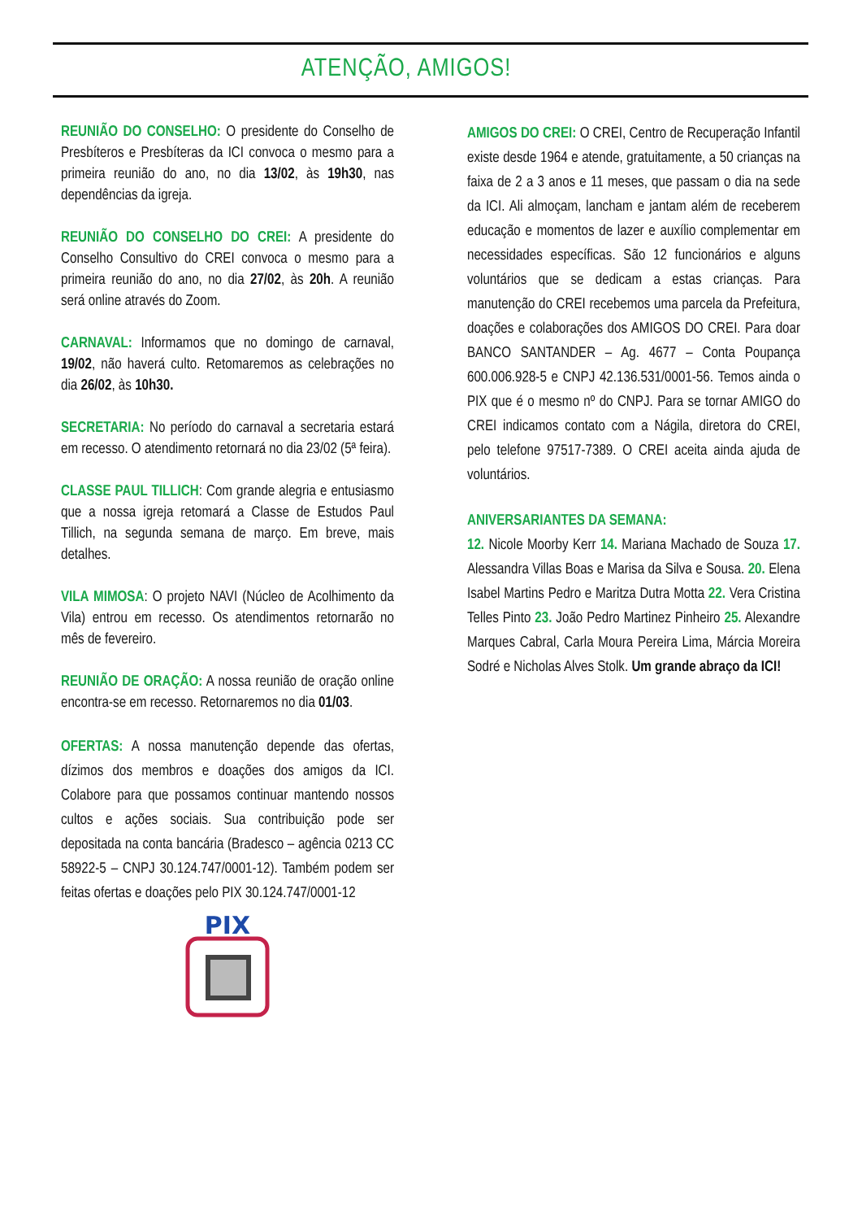ATENÇÃO, AMIGOS!
REUNIÃO DO CONSELHO: O presidente do Conselho de Presbíteros e Presbíteras da ICI convoca o mesmo para a primeira reunião do ano, no dia 13/02, às 19h30, nas dependências da igreja.
REUNIÃO DO CONSELHO DO CREI: A presidente do Conselho Consultivo do CREI convoca o mesmo para a primeira reunião do ano, no dia 27/02, às 20h. A reunião será online através do Zoom.
CARNAVAL: Informamos que no domingo de carnaval, 19/02, não haverá culto. Retomaremos as celebrações no dia 26/02, às 10h30.
SECRETARIA: No período do carnaval a secretaria estará em recesso. O atendimento retornará no dia 23/02 (5ª feira).
CLASSE PAUL TILLICH: Com grande alegria e entusiasmo que a nossa igreja retomará a Classe de Estudos Paul Tillich, na segunda semana de março. Em breve, mais detalhes.
VILA MIMOSA: O projeto NAVI (Núcleo de Acolhimento da Vila) entrou em recesso. Os atendimentos retornarão no mês de fevereiro.
REUNIÃO DE ORAÇÃO: A nossa reunião de oração online encontra-se em recesso. Retornaremos no dia 01/03.
OFERTAS: A nossa manutenção depende das ofertas, dízimos dos membros e doações dos amigos da ICI. Colabore para que possamos continuar mantendo nossos cultos e ações sociais. Sua contribuição pode ser depositada na conta bancária (Bradesco – agência 0213 CC 58922-5 – CNPJ 30.124.747/0001-12). Também podem ser feitas ofertas e doações pelo PIX 30.124.747/0001-12
PIX
AMIGOS DO CREI: O CREI, Centro de Recuperação Infantil existe desde 1964 e atende, gratuitamente, a 50 crianças na faixa de 2 a 3 anos e 11 meses, que passam o dia na sede da ICI. Ali almoçam, lancham e jantam além de receberem educação e momentos de lazer e auxílio complementar em necessidades específicas. São 12 funcionários e alguns voluntários que se dedicam a estas crianças. Para manutenção do CREI recebemos uma parcela da Prefeitura, doações e colaborações dos AMIGOS DO CREI. Para doar BANCO SANTANDER – Ag. 4677 – Conta Poupança 600.006.928-5 e CNPJ 42.136.531/0001-56. Temos ainda o PIX que é o mesmo nº do CNPJ. Para se tornar AMIGO do CREI indicamos contato com a Nágila, diretora do CREI, pelo telefone 97517-7389. O CREI aceita ainda ajuda de voluntários.
ANIVERSARIANTES DA SEMANA:
12. Nicole Moorby Kerr 14. Mariana Machado de Souza 17. Alessandra Villas Boas e Marisa da Silva e Sousa. 20. Elena Isabel Martins Pedro e Maritza Dutra Motta 22. Vera Cristina Telles Pinto 23. João Pedro Martinez Pinheiro 25. Alexandre Marques Cabral, Carla Moura Pereira Lima, Márcia Moreira Sodré e Nicholas Alves Stolk. Um grande abraço da ICI!